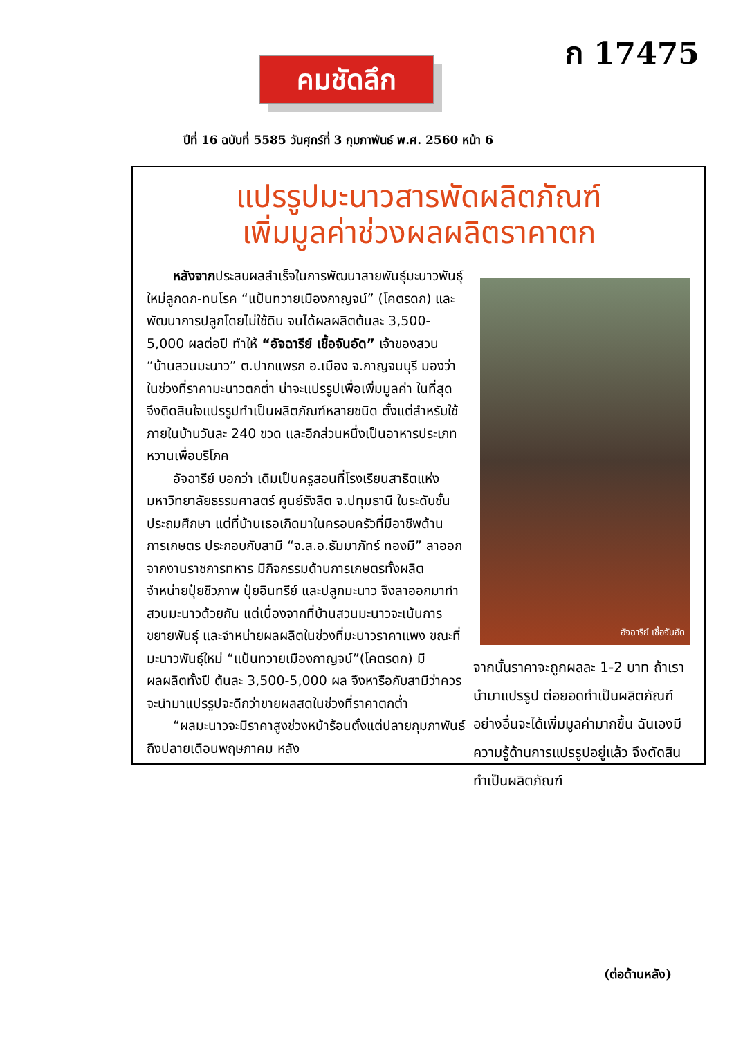ก 17475
คมชัดลึก
ปีที่ 16 ฉบับที่ 5585 วันศุกร์ที่ 3 กุมภาพันธ์ พ.ศ. 2560 หน้า 6
แปรรูปมะนาวสารพัดผลิตภัณฑ์
เพิ่มมูลค่าช่วงผลผลิตราคาตก
  หลังจากประสบผลสำเร็จในการพัฒนาสายพันธุ์มะนาวพันธุ์ใหม่ลูกดก-ทนโรค “แป้นทวายเมืองกาญจน์” (โคตรดก) และพัฒนาการปลูกโดยไม่ใช้ดิน จนได้ผลผลิตต้นละ 3,500-5,000 ผลต่อปี ทำให้ “อัจฉารีย์ เชื้อจันอัด” เจ้าของสวน “บ้านสวนมะนาว” ต.ปากแพรก อ.เมือง จ.กาญจนบุรี มองว่า ในช่วงที่ราคามะนาวตกต่ำ น่าจะแปรรูปเพื่อเพิ่มมูลค่า ในที่สุดจึงติดสินใจแปรรูปทำเป็นผลิตภัณฑ์หลายชนิด ตั้งแต่สำหรับใช้ภายในบ้านวันละ 240 ขวด และอีกส่วนหนึ่งเป็นอาหารประเภทหวานเพื่อบริโภค
  อัจฉารีย์ บอกว่า เดิมเป็นครูสอนที่โรงเรียนสาธิตแห่งมหาวิทยาลัยธรรมศาสตร์ ศูนย์รังสิต จ.ปทุมธานี ในระดับชั้นประถมศึกษา แต่ที่บ้านเธอเกิดมาในครอบครัวที่มีอาชีพด้านการเกษตร ประกอบกับสามี “จ.ส.อ.ธัมมาภัทร์ ทองมี” ลาออกจากงานราชการทหาร มีกิจกรรมด้านการเกษตรทั้งผลิตจำหน่ายปุ๋ยชีวภาพ ปุ๋ยอินทรีย์ และปลูกมะนาว จึงลาออกมาทำสวนมะนาวด้วยกัน แต่เนื่องจากที่บ้านสวนมะนาวจะเน้นการขยายพันธุ์ และจำหน่ายผลผลิตในช่วงที่มะนาวราคาแพง ขณะที่มะนาวพันธุ์ใหม่ “แป้นทวายเมืองกาญจน์”(โคตรดก) มีผลผลิตทั้งปี ต้นละ 3,500-5,000 ผล จึงหารือกับสามีว่าควรจะนำมาแปรรูปจะดีกว่าขายผลสดในช่วงที่ราคาตกต่ำ
  “ผลมะนาวจะมีราคาสูงช่วงหน้าร้อนตั้งแต่ปลายกุมภาพันธ์ถึงปลายเดือนพฤษภาคม หลัง
อัจฉารีย์ เชื้อจันอัด
จากนั้นราคาจะถูกผลละ 1-2 บาท ถ้าเรานำมาแปรรูป ต่อยอดทำเป็นผลิตภัณฑ์อย่างอื่นจะได้เพิ่มมูลค่ามากขึ้น ฉันเองมีความรู้ด้านการแปรรูปอยู่แล้ว จึงตัดสินทำเป็นผลิตภัณฑ์
(ต่อด้านหลัง)